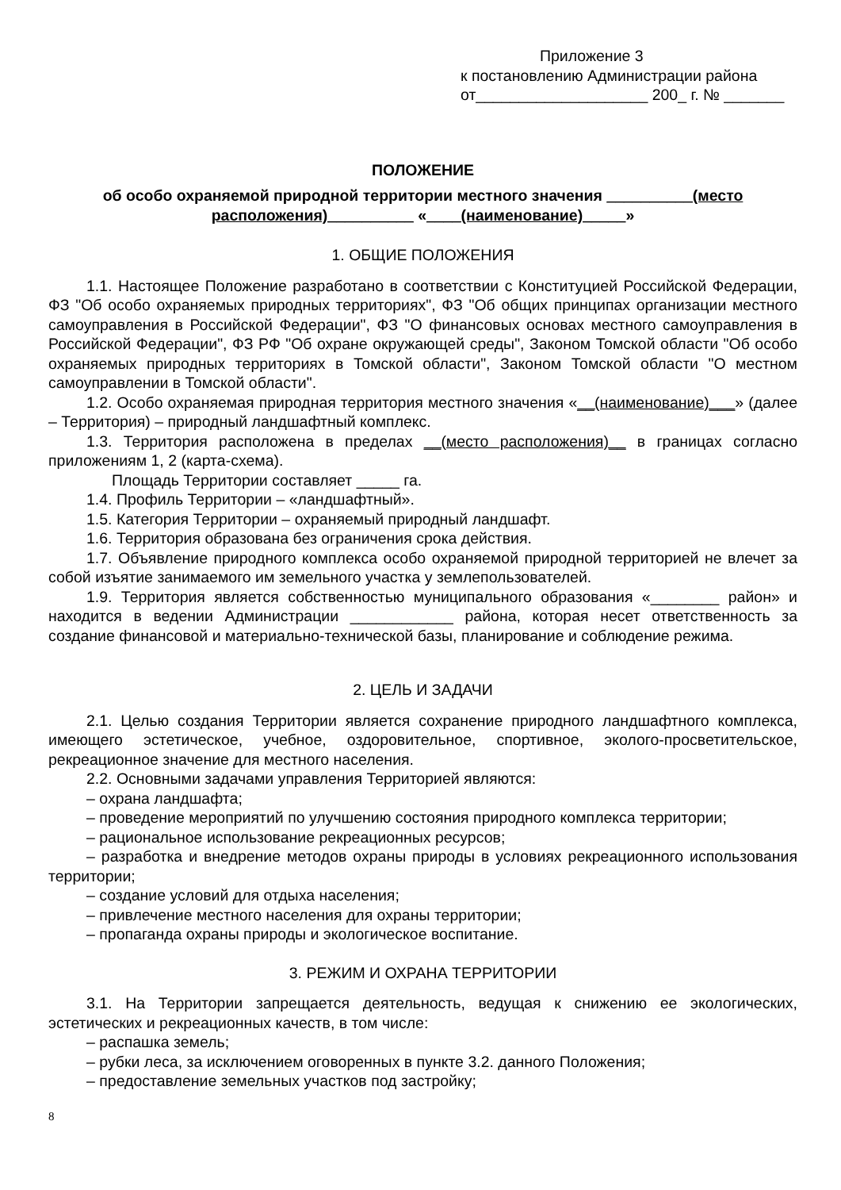Приложение 3
к постановлению Администрации района
от____________________ 200_ г. № _______
ПОЛОЖЕНИЕ
об особо охраняемой природной территории местного значения __________(место расположения)__________ «____(наименование)_____»
1. ОБЩИЕ ПОЛОЖЕНИЯ
1.1. Настоящее Положение разработано в соответствии с Конституцией Российской Федерации, ФЗ "Об особо охраняемых природных территориях", ФЗ "Об общих принципах организации местного самоуправления в Российской Федерации", ФЗ "О финансовых основах местного самоуправления в Российской Федерации", ФЗ РФ "Об охране окружающей среды", Законом Томской области "Об особо охраняемых природных территориях в Томской области", Законом Томской области "О местном самоуправлении в Томской области".
1.2. Особо охраняемая природная территория местного значения «__(наименование)___» (далее – Территория) – природный ландшафтный комплекс.
1.3. Территория расположена в пределах __(место расположения)__ в границах согласно приложениям 1, 2 (карта-схема).
Площадь Территории составляет _____ га.
1.4. Профиль Территории – «ландшафтный».
1.5. Категория Территории – охраняемый природный ландшафт.
1.6. Территория образована без ограничения срока действия.
1.7. Объявление природного комплекса особо охраняемой природной территорией не влечет за собой изъятие занимаемого им земельного участка у землепользователей.
1.9. Территория является собственностью муниципального образования «________ район» и находится в ведении Администрации ____________ района, которая несет ответственность за создание финансовой и материально-технической базы, планирование и соблюдение режима.
2. ЦЕЛЬ И ЗАДАЧИ
2.1. Целью создания Территории является сохранение природного ландшафтного комплекса, имеющего эстетическое, учебное, оздоровительное, спортивное, эколого-просветительское, рекреационное значение для местного населения.
2.2. Основными задачами управления Территорией являются:
– охрана ландшафта;
– проведение мероприятий по улучшению состояния природного комплекса территории;
– рациональное использование рекреационных ресурсов;
– разработка и внедрение методов охраны природы в условиях рекреационного использования территории;
– создание условий для отдыха населения;
– привлечение местного населения для охраны территории;
– пропаганда охраны природы и экологическое воспитание.
3. РЕЖИМ И ОХРАНА ТЕРРИТОРИИ
3.1. На Территории запрещается деятельность, ведущая к снижению ее экологических, эстетических и рекреационных качеств, в том числе:
– распашка земель;
– рубки леса, за исключением оговоренных в пункте 3.2. данного Положения;
– предоставление земельных участков под застройку;
8